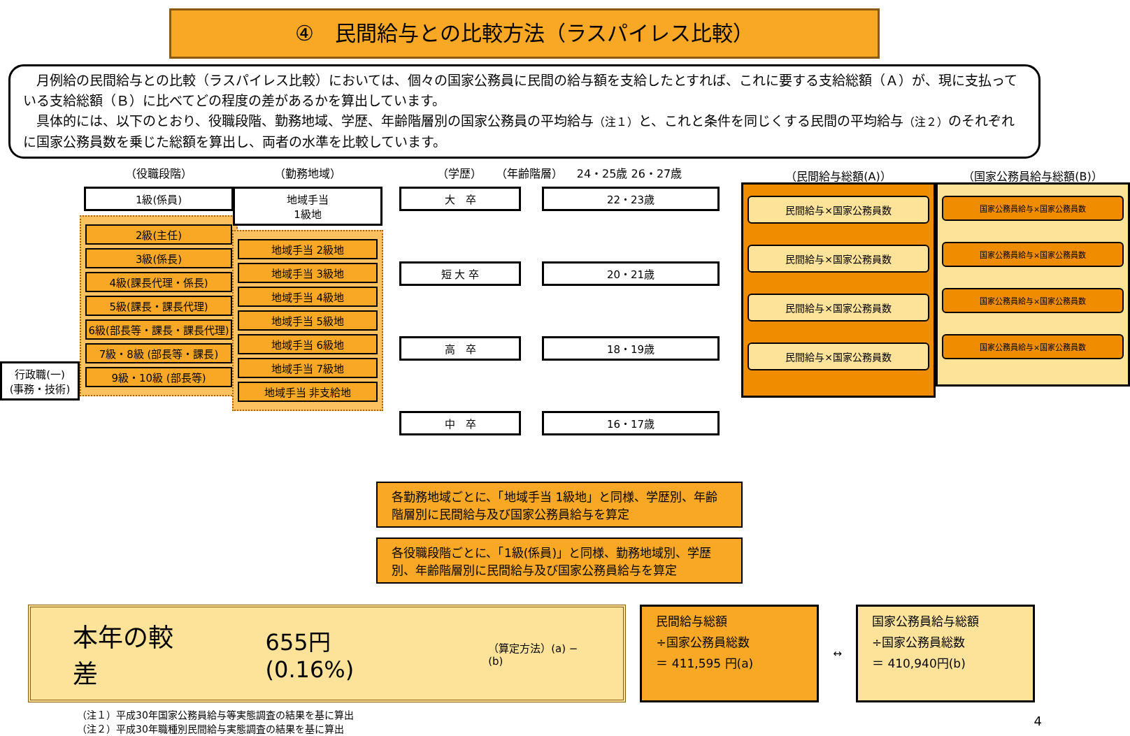④　民間給与との比較方法（ラスパイレス比較）
　月例給の民間給与との比較（ラスパイレス比較）においては、個々の国家公務員に民間の給与額を支給したとすれば、これに要する支給総額（Ａ）が、現に支払っている支給総額（Ｂ）に比べてどの程度の差があるかを算出しています。
　具体的には、以下のとおり、役職段階、勤務地域、学歴、年齢階層別の国家公務員の平均給与（注１）と、これと条件を同じくする民間の平均給与（注２）のそれぞれに国家公務員数を乗じた総額を算出し、両者の水準を比較しています。
行政職(一)
(事務・技術)
（役職段階）
1級(係員)
2級(主任)
3級(係長)
4級(課長代理・係長)
5級(課長・課長代理)
6級(部長等・課長・課長代理)
7級・8級 (部長等・課長)
9級・10級 (部長等)
（勤務地域）
地域手当
1級地
地域手当 2級地
地域手当 3級地
地域手当 4級地
地域手当 5級地
地域手当 6級地
地域手当 7級地
地域手当 非支給地
（学歴） （年齢階層） 24・25歳 26・27歳
大　卒 22・23歳
短 大 卒 20・21歳
高　卒 18・19歳
中　卒 16・17歳
各勤務地域ごとに、「地域手当 1級地」と同様、学歴別、年齢階層別に民間給与及び国家公務員給与を算定
各役職段階ごとに、「1級(係員)」と同様、勤務地域別、学歴別、年齢階層別に民間給与及び国家公務員給与を算定
（民間給与総額(A)）
民間給与×国家公務員数
民間給与×国家公務員数
民間給与×国家公務員数
民間給与×国家公務員数
（国家公務員給与総額(B)）
国家公務員給与×国家公務員数
国家公務員給与×国家公務員数
国家公務員給与×国家公務員数
国家公務員給与×国家公務員数
本年の較差 655円 (0.16%) （算定方法）(a) − (b)
民間給与総額
÷国家公務員総数
＝ 411,595 円(a)
↔
国家公務員給与総額
÷国家公務員総数
＝ 410,940円(b)
（注１）平成30年国家公務員給与等実態調査の結果を基に算出
（注２）平成30年職種別民間給与実態調査の結果を基に算出
4